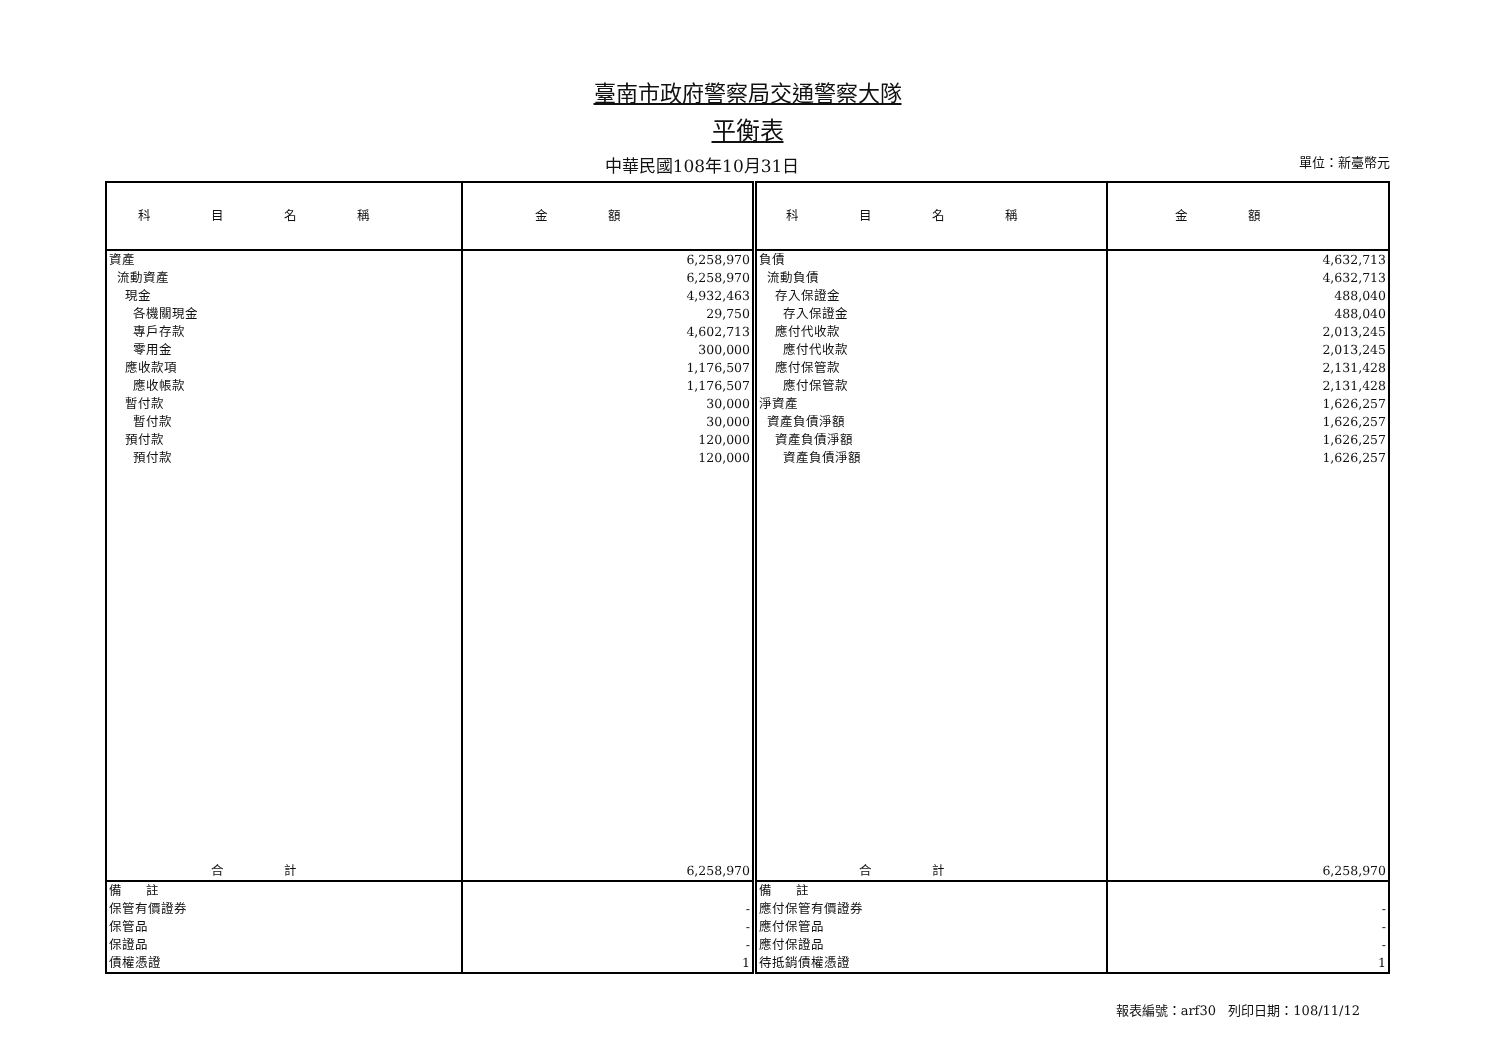臺南市政府警察局交通警察大隊
平衡表
中華民國108年10月31日 單位：新臺幣元
| 科目名稱 | 金額 | 科目名稱 | 金額 |
| --- | --- | --- | --- |
| 資產 | 6,258,970 | 負債 | 4,632,713 |
| 流動資產 | 6,258,970 | 流動負債 | 4,632,713 |
| 現金 | 4,932,463 | 存入保證金 | 488,040 |
| 各機關現金 | 29,750 | 存入保證金 | 488,040 |
| 專戶存款 | 4,602,713 | 應付代收款 | 2,013,245 |
| 零用金 | 300,000 | 應付代收款 | 2,013,245 |
| 應收款項 | 1,176,507 | 應付保管款 | 2,131,428 |
| 應收帳款 | 1,176,507 | 應付保管款 | 2,131,428 |
| 暫付款 | 30,000 | 淨資產 | 1,626,257 |
| 暫付款 | 30,000 | 資產負債淨額 | 1,626,257 |
| 預付款 | 120,000 | 資產負債淨額 | 1,626,257 |
| 預付款 | 120,000 | 資產負債淨額 | 1,626,257 |
| 合計 | 6,258,970 | 合計 | 6,258,970 |
| 備 註 | | 備 註 | |
| 保管有價證券 | - | 應付保管有價證券 | - |
| 保管品 | - | 應付保管品 | - |
| 保證品 | - | 應付保證品 | - |
| 債權憑證 | 1 | 待抵銷債權憑證 | 1 |
報表編號：arf30 列印日期：108/11/12